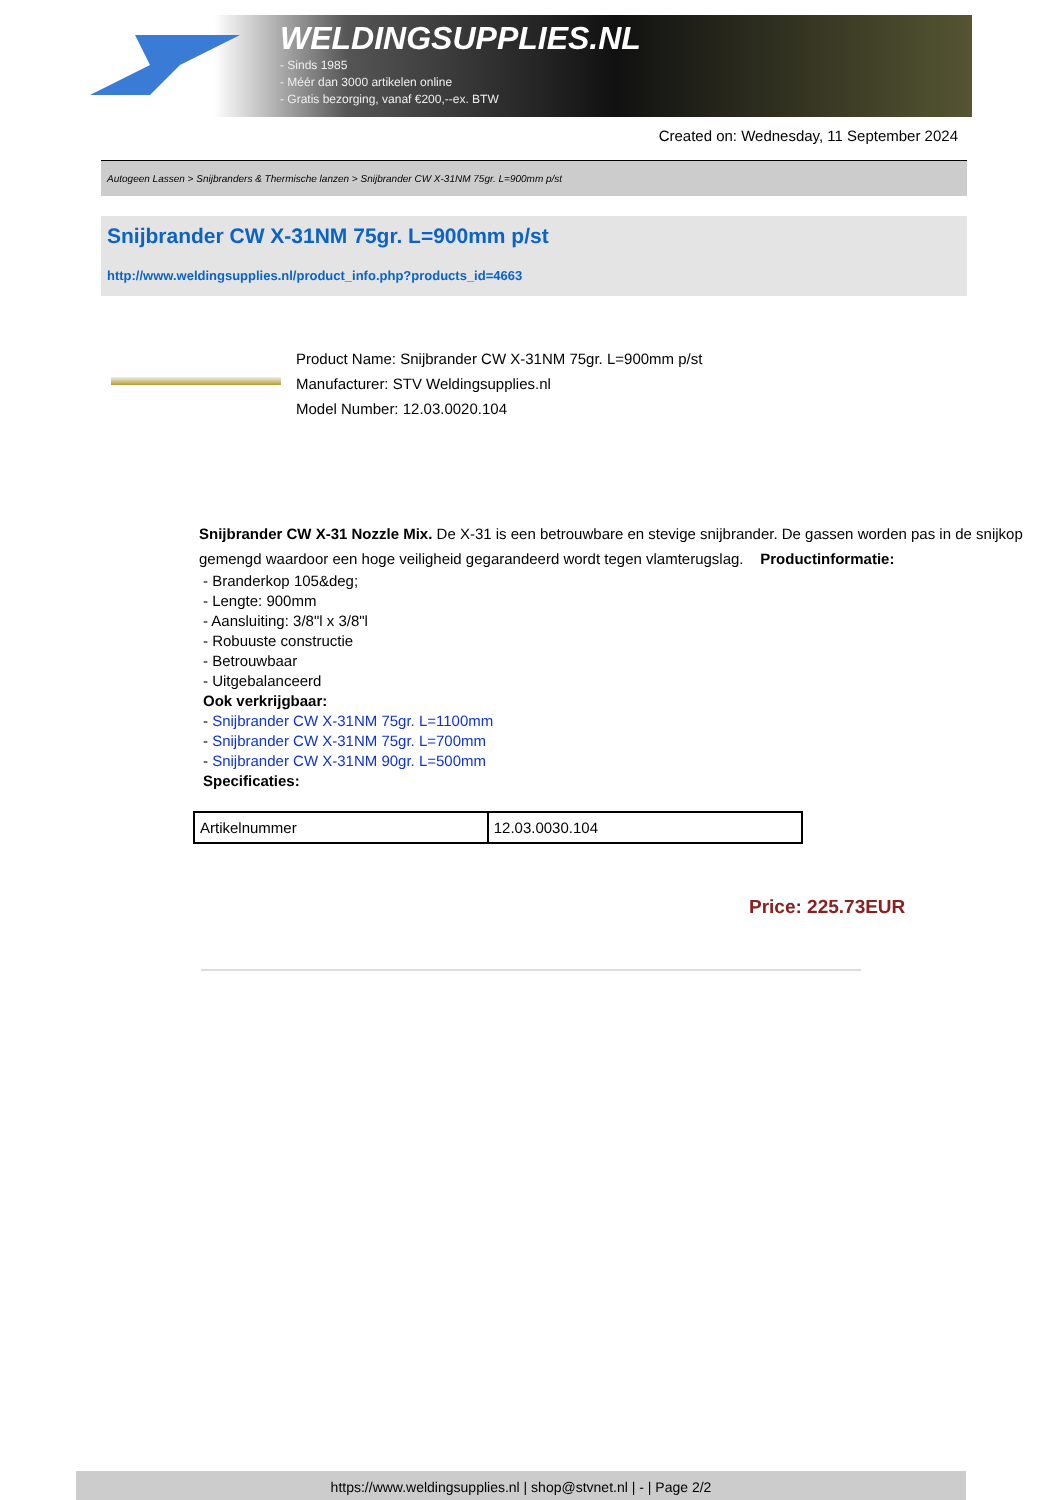WELDINGSUPPLIES.NL
- Sinds 1985
- Méér dan 3000 artikelen online
- Gratis bezorging, vanaf €200,--ex. BTW
Created on: Wednesday, 11 September 2024
Autogeen Lassen > Snijbranders & Thermische lanzen > Snijbrander CW X-31NM 75gr. L=900mm p/st
Snijbrander CW X-31NM 75gr. L=900mm p/st
http://www.weldingsupplies.nl/product_info.php?products_id=4663
Product Name: Snijbrander CW X-31NM 75gr. L=900mm p/st
Manufacturer: STV Weldingsupplies.nl
Model Number: 12.03.0020.104
Snijbrander CW X-31 Nozzle Mix. De X-31 is een betrouwbare en stevige snijbrander. De gassen worden pas in de snijkop gemengd waardoor een hoge veiligheid gegarandeerd wordt tegen vlamterugslag. Productinformatie:
- Branderkop 105&deg;
- Lengte: 900mm
- Aansluiting: 3/8"l x 3/8"l
- Robuuste constructie
- Betrouwbaar
- Uitgebalanceerd
Ook verkrijgbaar:
- Snijbrander CW X-31NM 75gr. L=1100mm
- Snijbrander CW X-31NM 75gr. L=700mm
- Snijbrander CW X-31NM 90gr. L=500mm
Specificaties:
| Artikelnummer | 12.03.0030.104 |
Price: 225.73EUR
https://www.weldingsupplies.nl | shop@stvnet.nl | - | Page 2/2